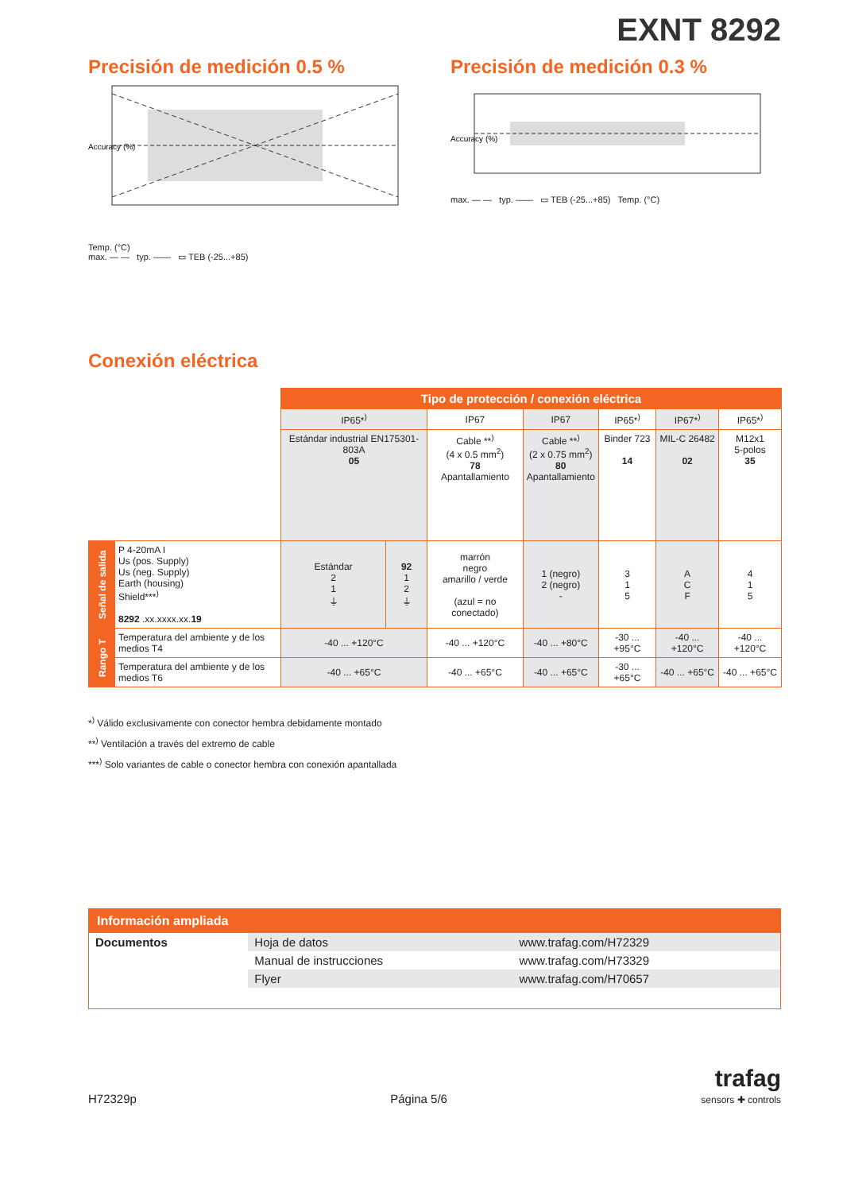EXNT 8292
Precisión de medición 0.5 %
Accuracy (%)
Temp. (°C)
max. — — typ. —— ▭ TEB (-25...+85)
Precisión de medición 0.3 %
Accuracy (%)
max. — — typ. —— ▭ TEB (-25...+85) Temp. (°C)
Conexión eléctrica
| | | Tipo de protección / conexión eléctrica | | | | | | |
| | | IP65*<sup>)</sup> | | IP67 | IP67 | IP65*<sup>)</sup> | IP67*<sup>)</sup> | IP65*<sup>)</sup> |
| | | Estándar industrial EN175301-803A 05 | | Cable **<sup>)</sup> (4 x 0.5 mm<sup>2</sup>) 78 Apantallamiento | Cable **<sup>)</sup> (2 x 0.75 mm<sup>2</sup>) 80 Apantallamiento | Binder 723 14 | MIL-C 26482 02 | M12x1 5-polos 35 |
| Señal de salida | P 4-20mA I Us (pos. Supply) Us (neg. Supply) Earth (housing) Shield***<sup>)</sup> 8292 .xx.xxxx.xx. 19 | Estándar 2 1 ⏚ | 92 1 2 ⏚ | marrón negro amarillo / verde (azul = no conectado) | 1 (negro) 2 (negro) - | 3 1 5 | A C F | 4 1 5 |
| Rango T | Temperatura del ambiente y de los medios T4 | -40 ... +120°C | | -40 ... +120°C | -40 ... +80°C | -30 ... +95°C | -40 ... +120°C | -40 ... +120°C |
| | Temperatura del ambiente y de los medios T6 | -40 ... +65°C | | -40 ... +65°C | -40 ... +65°C | -30 ... +65°C | -40 ... +65°C | -40 ... +65°C |
*<sup>)</sup> Válido exclusivamente con conector hembra debidamente montado
**<sup>)</sup> Ventilación a través del extremo de cable
***<sup>)</sup> Solo variantes de cable o conector hembra con conexión apantallada
Información ampliada
| Documentos | Hoja de datos | www.trafag.com/H72329 |
| | Manual de instrucciones | www.trafag.com/H73329 |
| | Flyer | www.trafag.com/H70657 |
H72329p Página 5/6 trafag
sensors ✚ controls